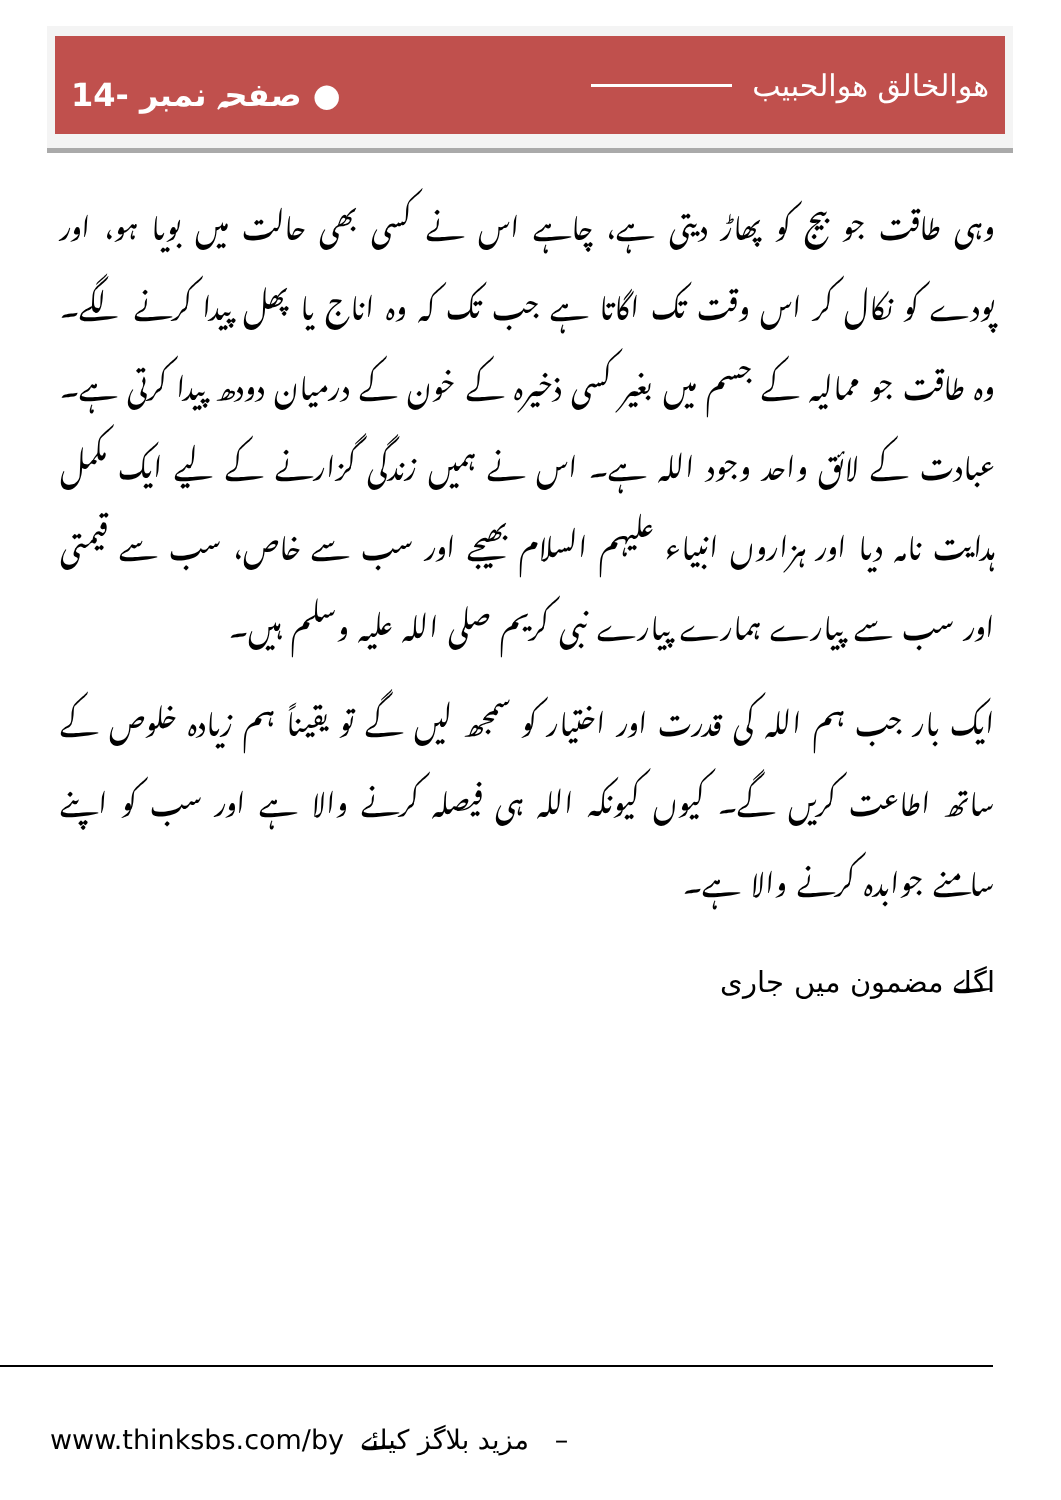ھوالخالق ھوالحبیب ● صفحہ نمبر -14
وہی طاقت جو بیج کو پھاڑ دیتی ہے، چاہے اس نے کسی بھی حالت میں بویا ہو، اور پودے کو نکال کر اس وقت تک اگاتا ہے جب تک کہ وہ اناج یا پھل پیدا کرنے لگے۔ وہ طاقت جو ممالیہ کے جسم میں بغیر کسی ذخیرہ کے خون کے درمیان دودھ پیدا کرتی ہے۔ عبادت کے لائق واحد وجود اللہ ہے۔ اس نے ہمیں زندگی گزارنے کے لیے ایک مکمل ہدایت نامہ دیا اور ہزاروں انبیاء علیہم السلام بھیجے اور سب سے خاص، سب سے قیمتی اور سب سے پیارے ہمارے پیارے نبی کریم صلی اللہ علیہ وسلم ہیں۔
ایک بار جب ہم اللہ کی قدرت اور اختیار کو سمجھ لیں گے تو یقیناً ہم زیادہ خلوص کے ساتھ اطاعت کریں گے۔ کیوں کیونکہ اللہ ہی فیصلہ کرنے والا ہے اور سب کو اپنے سامنے جوابدہ کرنے والا ہے۔
اگلے مضمون میں جاری
www.thinksbs.com/by مزید بلاگز کیلئے –